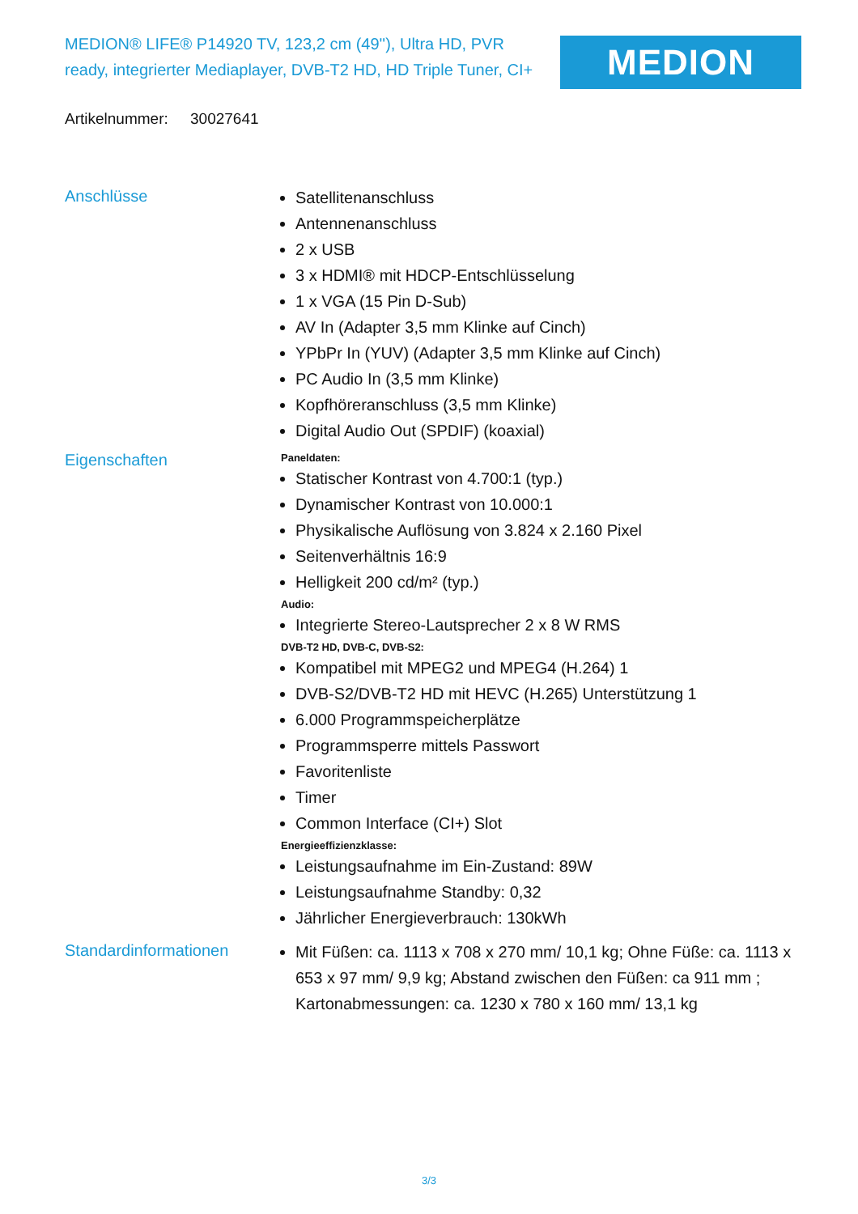MEDION® LIFE® P14920 TV, 123,2 cm (49''), Ultra HD, PVR ready, integrierter Mediaplayer, DVB-T2 HD, HD Triple Tuner, CI+
MEDION
Artikelnummer: 30027641
Anschlüsse
Satellitenanschluss
Antennenanschluss
2 x USB
3 x HDMI® mit HDCP-Entschlüsselung
1 x VGA (15 Pin D-Sub)
AV In (Adapter 3,5 mm Klinke auf Cinch)
YPbPr In (YUV) (Adapter 3,5 mm Klinke auf Cinch)
PC Audio In (3,5 mm Klinke)
Kopfhöreranschluss (3,5 mm Klinke)
Digital Audio Out (SPDIF) (koaxial)
Eigenschaften
Paneldaten:
Statischer Kontrast von 4.700:1 (typ.)
Dynamischer Kontrast von 10.000:1
Physikalische Auflösung von 3.824 x 2.160 Pixel
Seitenverhältnis 16:9
Helligkeit 200 cd/m² (typ.)
Audio:
Integrierte Stereo-Lautsprecher 2 x 8 W RMS
DVB-T2 HD, DVB-C, DVB-S2:
Kompatibel mit MPEG2 und MPEG4 (H.264) 1
DVB-S2/DVB-T2 HD mit HEVC (H.265) Unterstützung 1
6.000 Programmspeicherplätze
Programmsperre mittels Passwort
Favoritenliste
Timer
Common Interface (CI+) Slot
Energieeffizienzklasse:
Leistungsaufnahme im Ein-Zustand: 89W
Leistungsaufnahme Standby: 0,32
Jährlicher Energieverbrauch: 130kWh
Standardinformationen
Mit Füßen: ca. 1113 x 708 x 270 mm/ 10,1 kg; Ohne Füße: ca. 1113 x 653 x 97 mm/ 9,9 kg; Abstand zwischen den Füßen: ca 911 mm ; Kartonabmessungen: ca. 1230 x 780 x 160 mm/ 13,1 kg
3/3